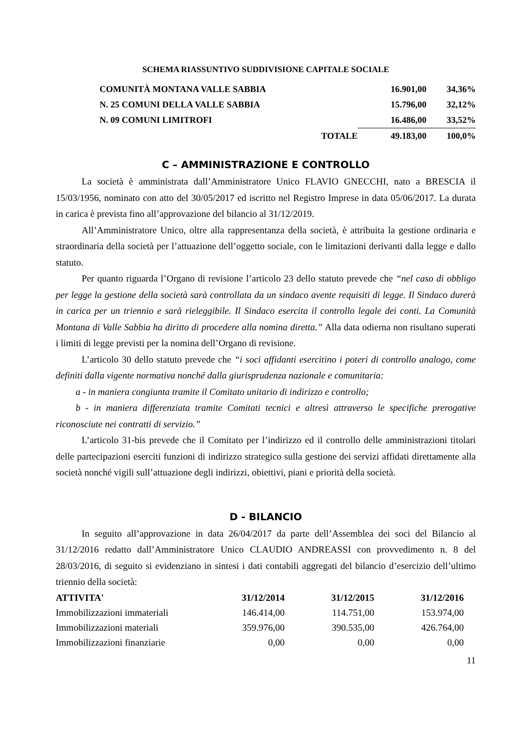SCHEMA RIASSUNTIVO SUDDIVISIONE CAPITALE SOCIALE
| COMUNITÀ MONTANA VALLE SABBIA | | 16.901,00 | 34,36% |
| N. 25 COMUNI DELLA VALLE SABBIA | | 15.796,00 | 32,12% |
| N. 09 COMUNI LIMITROFI | | 16.486,00 | 33,52% |
| TOTALE | | 49.183,00 | 100,0% |
C – AMMINISTRAZIONE E CONTROLLO
La società è amministrata dall’Amministratore Unico FLAVIO GNECCHI, nato a BRESCIA il 15/03/1956, nominato con atto del 30/05/2017 ed iscritto nel Registro Imprese in data 05/06/2017. La durata in carica è prevista fino all’approvazione del bilancio al 31/12/2019.
All’Amministratore Unico, oltre alla rappresentanza della società, è attribuita la gestione ordinaria e straordinaria della società per l’attuazione dell’oggetto sociale, con le limitazioni derivanti dalla legge e dallo statuto.
Per quanto riguarda l’Organo di revisione l’articolo 23 dello statuto prevede che “nel caso di obbligo per legge la gestione della società sarà controllata da un sindaco avente requisiti di legge. Il Sindaco durerà in carica per un triennio e sarà rieleggibile. Il Sindaco esercita il controllo legale dei conti. La Comunità Montana di Valle Sabbia ha diritto di procedere alla nomina diretta.” Alla data odierna non risultano superati i limiti di legge previsti per la nomina dell’Organo di revisione.
L’articolo 30 dello statuto prevede che “i soci affidanti esercitino i poteri di controllo analogo, come definiti dalla vigente normativa nonché dalla giurisprudenza nazionale e comunitaria:
a - in maniera congiunta tramite il Comitato unitario di indirizzo e controllo;
b - in maniera differenziata tramite Comitati tecnici e altresì attraverso le specifiche prerogative riconosciute nei contratti di servizio.”
L’articolo 31-bis prevede che il Comitato per l’indirizzo ed il controllo delle amministrazioni titolari delle partecipazioni eserciti funzioni di indirizzo strategico sulla gestione dei servizi affidati direttamente alla società nonché vigili sull’attuazione degli indirizzi, obiettivi, piani e priorità della società.
D - BILANCIO
In seguito all’approvazione in data 26/04/2017 da parte dell’Assemblea dei soci del Bilancio al 31/12/2016 redatto dall’Amministratore Unico CLAUDIO ANDREASSI con provvedimento n. 8 del 28/03/2016, di seguito si evidenziano in sintesi i dati contabili aggregati del bilancio d’esercizio dell’ultimo triennio della società:
| ATTIVITA' | 31/12/2014 | 31/12/2015 | 31/12/2016 |
| --- | --- | --- | --- |
| Immobilizzazioni immateriali | 146.414,00 | 114.751,00 | 153.974,00 |
| Immobilizzazioni materiali | 359.976,00 | 390.535,00 | 426.764,00 |
| Immobilizzazioni finanziarie | 0,00 | 0,00 | 0,00 |
11